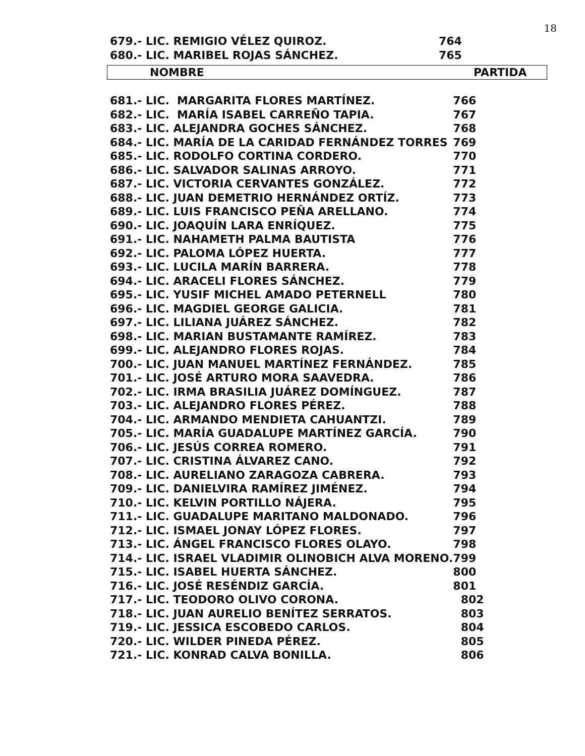18
| 679.- LIC. REMIGIO VÉLEZ QUIROZ. | 764 |
| 680.- LIC. MARIBEL ROJAS SÁNCHEZ. | 765 |
| NOMBRE | PARTIDA |
| --- | --- |
| 681.- LIC. MARGARITA FLORES MARTÍNEZ. | 766 |
| 682.- LIC. MARÍA ISABEL CARREÑO TAPIA. | 767 |
| 683.- LIC. ALEJANDRA GOCHES SÁNCHEZ. | 768 |
| 684.- LIC. MARÍA DE LA CARIDAD FERNÁNDEZ TORRES | 769 |
| 685.- LIC. RODOLFO CORTINA CORDERO. | 770 |
| 686.- LIC. SALVADOR SALINAS ARROYO. | 771 |
| 687.- LIC. VICTORIA CERVANTES GONZÁLEZ. | 772 |
| 688.- LIC. JUAN DEMETRIO HERNÁNDEZ ORTÍZ. | 773 |
| 689.- LIC. LUIS FRANCISCO PEÑA ARELLANO. | 774 |
| 690.- LIC. JOAQUÍN LARA ENRÍQUEZ. | 775 |
| 691.- LIC. NAHAMETH PALMA BAUTISTA | 776 |
| 692.- LIC. PALOMA LÓPEZ HUERTA. | 777 |
| 693.- LIC. LUCILA MARÍN BARRERA. | 778 |
| 694.- LIC. ARACELI FLORES SÁNCHEZ. | 779 |
| 695.- LIC. YUSIF MICHEL AMADO PETERNELL | 780 |
| 696.- LIC. MAGDIEL GEORGE GALICIA. | 781 |
| 697.- LIC. LILIANA JUÁREZ SÁNCHEZ. | 782 |
| 698.- LIC. MARIAN BUSTAMANTE RAMÍREZ. | 783 |
| 699.- LIC. ALEJANDRO FLORES ROJAS. | 784 |
| 700.- LIC. JUAN MANUEL MARTÍNEZ FERNÁNDEZ. | 785 |
| 701.- LIC. JOSÉ ARTURO MORA SAAVEDRA. | 786 |
| 702.- LIC. IRMA BRASILIA JUÁREZ DOMÍNGUEZ. | 787 |
| 703.- LIC. ALEJANDRO FLORES PÉREZ. | 788 |
| 704.- LIC. ARMANDO MENDIETA CAHUANTZI. | 789 |
| 705.- LIC. MARÍA GUADALUPE MARTÍNEZ GARCÍA. | 790 |
| 706.- LIC. JESÚS CORREA ROMERO. | 791 |
| 707.- LIC. CRISTINA ÁLVAREZ CANO. | 792 |
| 708.- LIC. AURELIANO ZARAGOZA CABRERA. | 793 |
| 709.- LIC. DANIELVIRA RAMÍREZ JIMÉNEZ. | 794 |
| 710.- LIC. KELVIN PORTILLO NÁJERA. | 795 |
| 711.- LIC. GUADALUPE MARITANO MALDONADO. | 796 |
| 712.- LIC. ISMAEL JONAY LÓPEZ FLORES. | 797 |
| 713.- LIC. ÁNGEL FRANCISCO FLORES OLAYO. | 798 |
| 714.- LIC. ISRAEL VLADIMIR OLINOBICH ALVA MORENO. | 799 |
| 715.- LIC. ISABEL HUERTA SÁNCHEZ. | 800 |
| 716.- LIC. JOSÉ RESÉNDIZ GARCÍA. | 801 |
| 717.- LIC. TEODORO OLIVO CORONA. | 802 |
| 718.- LIC. JUAN AURELIO BENÍTEZ SERRATOS. | 803 |
| 719.- LIC. JESSICA ESCOBEDO CARLOS. | 804 |
| 720.- LIC. WILDER PINEDA PÉREZ. | 805 |
| 721.- LIC. KONRAD CALVA BONILLA. | 806 |